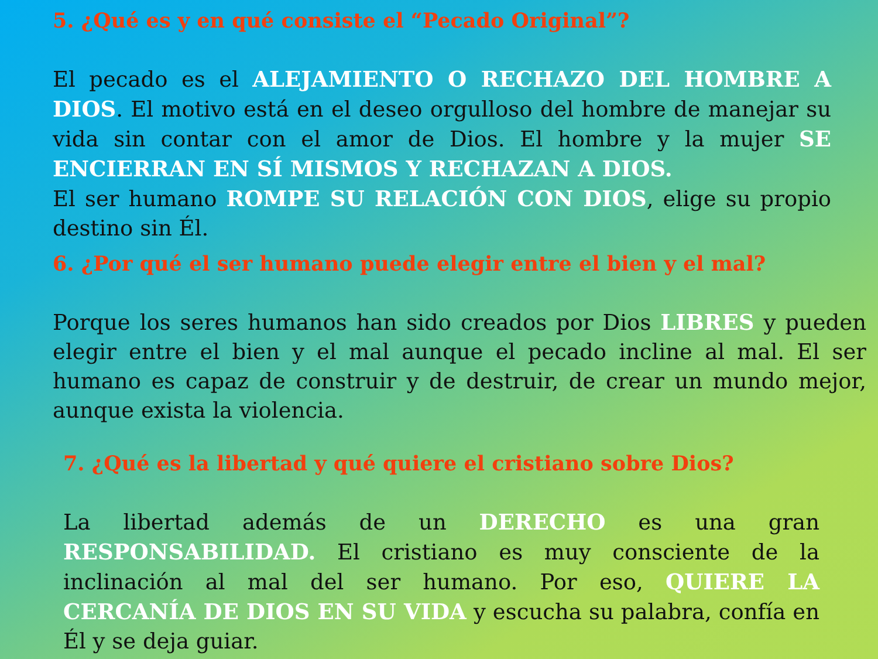5. ¿Qué es y en qué consiste el “Pecado Original”?
El pecado es el ALEJAMIENTO O RECHAZO DEL HOMBRE A DIOS. El motivo está en el deseo orgulloso del hombre de manejar su vida sin contar con el amor de Dios. El hombre y la mujer SE ENCIERRAN EN SÍ MISMOS Y RECHAZAN A DIOS.
El ser humano ROMPE SU RELACIÓN CON DIOS, elige su propio destino sin Él.
6. ¿Por qué el ser humano puede elegir entre el bien y el mal?
Porque los seres humanos han sido creados por Dios LIBRES y pueden elegir entre el bien y el mal aunque el pecado incline al mal. El ser humano es capaz de construir y de destruir, de crear un mundo mejor, aunque exista la violencia.
7. ¿Qué es la libertad y qué quiere el cristiano sobre Dios?
La libertad además de un DERECHO es una gran RESPONSABILIDAD. El cristiano es muy consciente de la inclinación al mal del ser humano. Por eso, QUIERE LA CERCANÍA DE DIOS EN SU VIDA y escucha su palabra, confía en Él y se deja guiar.